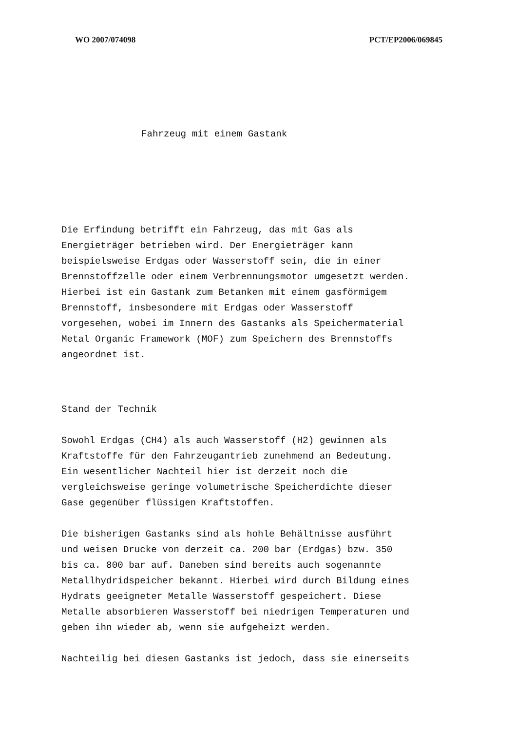WO 2007/074098 PCT/EP2006/069845
Fahrzeug mit einem Gastank
Die Erfindung betrifft ein Fahrzeug, das mit Gas als
Energieträger betrieben wird. Der Energieträger kann
beispielsweise Erdgas oder Wasserstoff sein, die in einer
Brennstoffzelle oder einem Verbrennungsmotor umgesetzt werden.
Hierbei ist ein Gastank zum Betanken mit einem gasförmigem
Brennstoff, insbesondere mit Erdgas oder Wasserstoff
vorgesehen, wobei im Innern des Gastanks als Speichermaterial
Metal Organic Framework (MOF) zum Speichern des Brennstoffs
angeordnet ist.
Stand der Technik
Sowohl Erdgas (CH4) als auch Wasserstoff (H2) gewinnen als
Kraftstoffe für den Fahrzeugantrieb zunehmend an Bedeutung.
Ein wesentlicher Nachteil hier ist derzeit noch die
vergleichsweise geringe volumetrische Speicherdichte dieser
Gase gegenüber flüssigen Kraftstoffen.
Die bisherigen Gastanks sind als hohle Behältnisse ausführt
und weisen Drucke von derzeit ca. 200 bar (Erdgas) bzw. 350
bis ca. 800 bar auf. Daneben sind bereits auch sogenannte
Metallhydridspeicher bekannt. Hierbei wird durch Bildung eines
Hydrats geeigneter Metalle Wasserstoff gespeichert. Diese
Metalle absorbieren Wasserstoff bei niedrigen Temperaturen und
geben ihn wieder ab, wenn sie aufgeheizt werden.
Nachteilig bei diesen Gastanks ist jedoch, dass sie einerseits